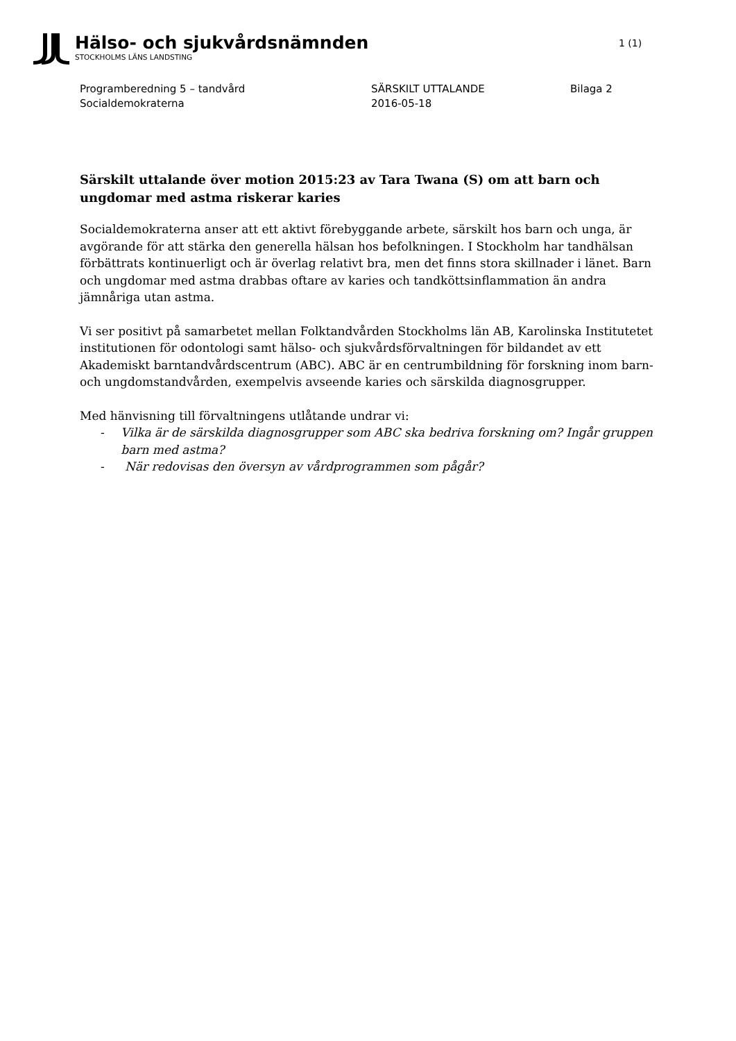Hälso- och sjukvårdsnämnden
STOCKHOLMS LÄNS LANDSTING
1 (1)
Programberedning 5 – tandvård
Socialdemokraterna
SÄRSKILT UTTALANDE
2016-05-18
Bilaga 2
Särskilt uttalande över motion 2015:23 av Tara Twana (S) om att barn och ungdomar med astma riskerar karies
Socialdemokraterna anser att ett aktivt förebyggande arbete, särskilt hos barn och unga, är avgörande för att stärka den generella hälsan hos befolkningen. I Stockholm har tandhälsan förbättrats kontinuerligt och är överlag relativt bra, men det finns stora skillnader i länet. Barn och ungdomar med astma drabbas oftare av karies och tandköttsinflammation än andra jämnåriga utan astma.
Vi ser positivt på samarbetet mellan Folktandvården Stockholms län AB, Karolinska Institutetet institutionen för odontologi samt hälso- och sjukvårdsförvaltningen för bildandet av ett Akademiskt barntandvårdscentrum (ABC). ABC är en centrumbildning för forskning inom barn- och ungdomstandvården, exempelvis avseende karies och särskilda diagnosgrupper.
Med hänvisning till förvaltningens utlåtande undrar vi:
- Vilka är de särskilda diagnosgrupper som ABC ska bedriva forskning om? Ingår gruppen barn med astma?
- När redovisas den översyn av vårdprogrammen som pågår?